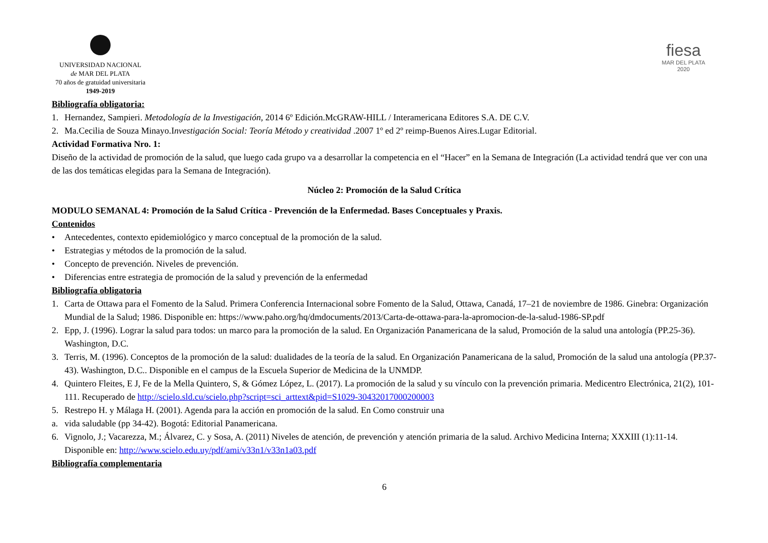UNIVERSIDAD NACIONAL
de MAR DEL PLATA
70 años de gratuidad universitaria
1949-2019
fiesa
MAR DEL PLATA
2020
Bibliografía obligatoria:
1. Hernandez, Sampieri. Metodología de la Investigación, 2014 6º Edición.McGRAW-HILL / Interamericana Editores S.A. DE C.V.
2. Ma.Cecilia de Souza Minayo.Investigación Social: Teoría Método y creatividad .2007 1º ed 2º reimp-Buenos Aires.Lugar Editorial.
Actividad Formativa Nro. 1:
Diseño de la actividad de promoción de la salud, que luego cada grupo va a desarrollar la competencia en el “Hacer” en la Semana de Integración (La actividad tendrá que ver con una de las dos temáticas elegidas para la Semana de Integración).
Núcleo 2: Promoción de la Salud Crítica
MODULO SEMANAL 4: Promoción de la Salud Crítica - Prevención de la Enfermedad. Bases Conceptuales y Praxis.
Contenidos
• Antecedentes, contexto epidemiológico y marco conceptual de la promoción de la salud.
• Estrategias y métodos de la promoción de la salud.
• Concepto de prevención. Niveles de prevención.
• Diferencias entre estrategia de promoción de la salud y prevención de la enfermedad
Bibliografía obligatoria
1. Carta de Ottawa para el Fomento de la Salud. Primera Conferencia Internacional sobre Fomento de la Salud, Ottawa, Canadá, 17–21 de noviembre de 1986. Ginebra: Organización Mundial de la Salud; 1986. Disponible en: https://www.paho.org/hq/dmdocuments/2013/Carta-de-ottawa-para-la-apromocion-de-la-salud-1986-SP.pdf
2. Epp, J. (1996). Lograr la salud para todos: un marco para la promoción de la salud. En Organización Panamericana de la salud, Promoción de la salud una antología (PP.25-36). Washington, D.C.
3. Terris, M. (1996). Conceptos de la promoción de la salud: dualidades de la teoría de la salud. En Organización Panamericana de la salud, Promoción de la salud una antología (PP.37-43). Washington, D.C.. Disponible en el campus de la Escuela Superior de Medicina de la UNMDP.
4. Quintero Fleites, E J, Fe de la Mella Quintero, S, & Gómez López, L. (2017). La promoción de la salud y su vínculo con la prevención primaria. Medicentro Electrónica, 21(2), 101-111. Recuperado de http://scielo.sld.cu/scielo.php?script=sci_arttext&pid=S1029-30432017000200003
5. Restrepo H. y Málaga H. (2001). Agenda para la acción en promoción de la salud. En Como construir una
a. vida saludable (pp 34-42). Bogotá: Editorial Panamericana.
6. Vignolo, J.; Vacarezza, M.; Álvarez, C. y Sosa, A. (2011) Niveles de atención, de prevención y atención primaria de la salud. Archivo Medicina Interna; XXXIII (1):11-14. Disponible en: http://www.scielo.edu.uy/pdf/ami/v33n1/v33n1a03.pdf
Bibliografía complementaria
6